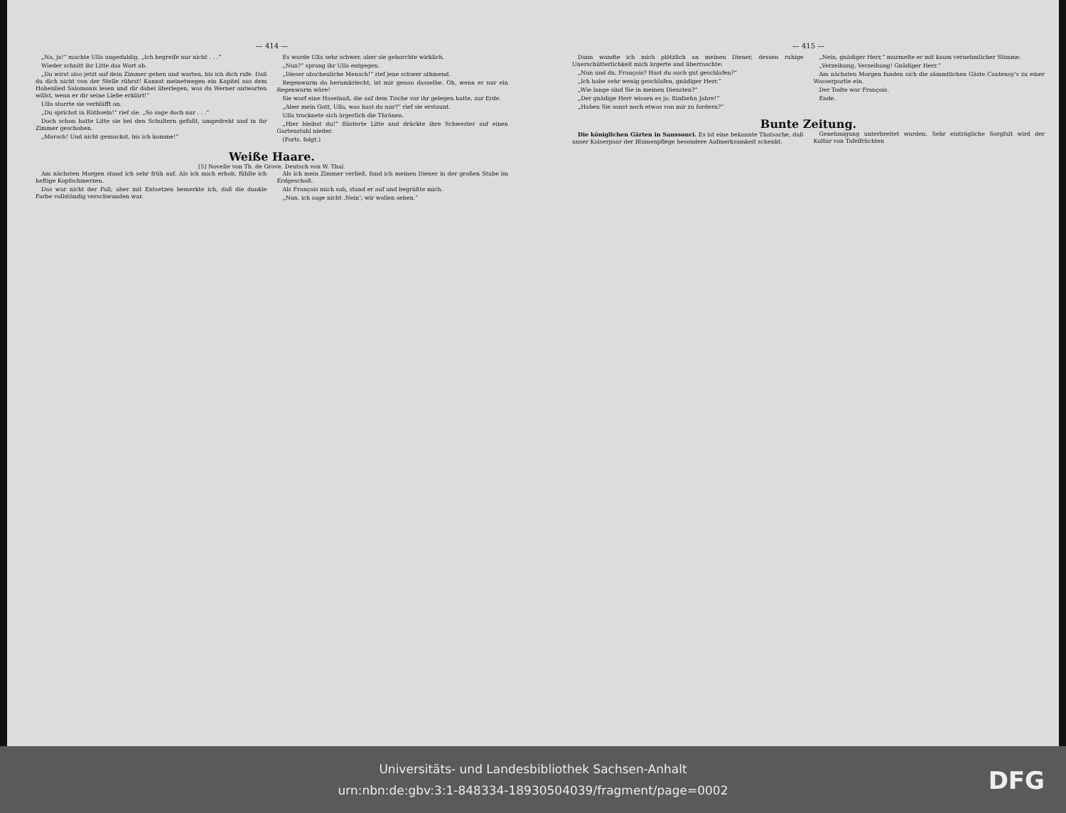— 414 —
„Na, ja!“ machte Ulla ungeduldig. „Ich begreife nur nicht . . .“
Wieder schnitt ihr Litte das Wort ab.
„Du wirst also jetzt auf dein Zimmer gehen und warten, bis ich dich rufe. Daß du dich nicht von der Stelle rührst! Kannst meinetwegen ein Kapitel aus dem Hohenlied Salomonis lesen und dir dabei überlegen, was du Werner antworten willst, wenn er dir seine Liebe erklärt!“
Ulla starrte sie verblüfft an.
„Du sprichst in Räthseln!“ rief sie. „So sage doch nur . . .“
Doch schon hatte Litte sie bei den Schultern gefaßt, umgedreht und in ihr Zimmer geschoben.
„Marsch! Und nicht gemuckst, bis ich komme!“
Es wurde Ulla sehr schwer, aber sie gehorchte wirklich.
„Nun?“ sprang ihr Ulla entgegen.
„Dieser abscheuliche Mensch!“ rief jene schwer athmend.
Regenwurm da herumkriecht, ist mir genau dasselbe. Oh, wenn er nur ein Regenwurm wäre!
Sie warf eine Haselnuß, die auf dem Tische vor ihr gelegen hatte, zur Erde.
„Aber mein Gott, Ulla, was hast du nur?“ rief sie erstaunt.
Ulla trocknete sich ärgerlich die Thränen.
„Hier bleibst du!“ flüsterte Litte und drückte ihre Schwester auf einen Gartenstuhl nieder.
(Forts. folgt.)
Weiße Haare.
[5] Novelle von Th. de Grave. Deutsch von W. Thal.
Am nächsten Morgen stand ich sehr früh auf. Als ich mich erhob, fühlte ich heftige Kopfschmerzen.
Das war nicht der Fall; aber mit Entsetzen bemerkte ich, daß die dunkle Farbe vollständig verschwunden war.
Als ich mein Zimmer verließ, fand ich meinen Diener in der großen Stube im Erdgeschoß.
Als François mich sah, stand er auf und begrüßte mich.
„Nun, ich sage nicht ‚Nein‘; wir wollen sehen.“
— 415 —
Dann wandte ich mich plötzlich an meinen Diener, dessen ruhige Unerschütterlichkeit mich ärgerte und überraschte:
„Nun und du, François? Hast du auch gut geschlafen?“
„Ich habe sehr wenig geschlafen, gnädiger Herr.“
„Wie lange sind Sie in meinen Diensten?“
„Der gnädige Herr wissen es ja: fünfzehn Jahre!“
„Haben Sie sonst noch etwas von mir zu fordern?“
„Nein, gnädiger Herr,“ murmelte er mit kaum vernehmlicher Stimme.
„Verzeihung, Verzeihung! Gnädiger Herr.“
Am nächsten Morgen fanden sich die sämmtlichen Gäste Cantenoy's zu einer Wasserpartie ein.
Der Todte war François.
Ende.
Bunte Zeitung.
Die königlichen Gärten in Sanssouci. Es ist eine bekannte Thatsache, daß unser Kaiserpaar der Blumenpflege besondere Aufmerksamkeit schenkt.
Genehmigung unterbreitet wurden. Sehr einträgliche Sorgfalt wird der Kultur von Tafelfrüchten
Universitäts- und Landesbibliothek Sachsen-Anhalt
urn:nbn:de:gbv:3:1-848334-18930504039/fragment/page=0002
DFG